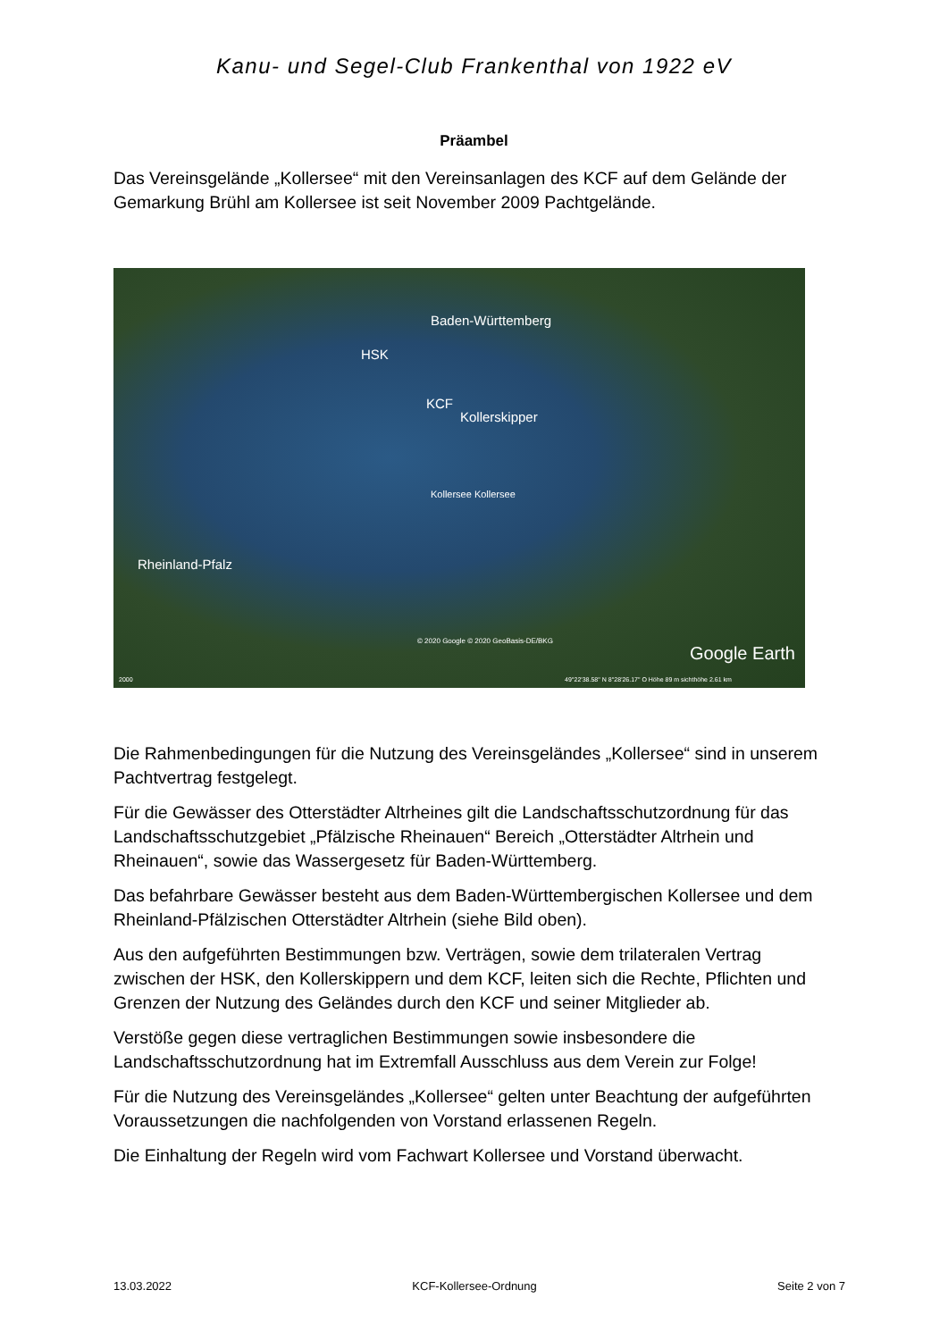Kanu- und Segel-Club Frankenthal von 1922 eV
Präambel
Das Vereinsgelände „Kollersee“ mit den Vereinsanlagen des KCF auf dem Gelände der Gemarkung Brühl am Kollersee ist seit November 2009 Pachtgelände.
Baden-Württemberg
HSK
KCF
Kollerskipper
Kollersee Kollersee
Rheinland-Pfalz
© 2020 Google © 2020 GeoBasis-DE/BKG
Google Earth
2000 49°22'38.58" N 8°28'26.17" O Höhe 89 m sichthöhe 2.61 km
Die Rahmenbedingungen für die Nutzung des Vereinsgeländes „Kollersee“ sind in unserem Pachtvertrag festgelegt.
Für die Gewässer des Otterstädter Altrheines gilt die Landschaftsschutzordnung für das Landschaftsschutzgebiet „Pfälzische Rheinauen“ Bereich „Otterstädter Altrhein und Rheinauen“, sowie das Wassergesetz für Baden-Württemberg.
Das befahrbare Gewässer besteht aus dem Baden-Württembergischen Kollersee und dem Rheinland-Pfälzischen Otterstädter Altrhein (siehe Bild oben).
Aus den aufgeführten Bestimmungen bzw. Verträgen, sowie dem trilateralen Vertrag zwischen der HSK, den Kollerskippern und dem KCF, leiten sich die Rechte, Pflichten und Grenzen der Nutzung des Geländes durch den KCF und seiner Mitglieder ab.
Verstöße gegen diese vertraglichen Bestimmungen sowie insbesondere die Landschaftsschutzordnung hat im Extremfall Ausschluss aus dem Verein zur Folge!
Für die Nutzung des Vereinsgeländes „Kollersee“ gelten unter Beachtung der aufgeführten Voraussetzungen die nachfolgenden von Vorstand erlassenen Regeln.
Die Einhaltung der Regeln wird vom Fachwart Kollersee und Vorstand überwacht.
13.03.2022 KCF-Kollersee-Ordnung Seite 2 von 7